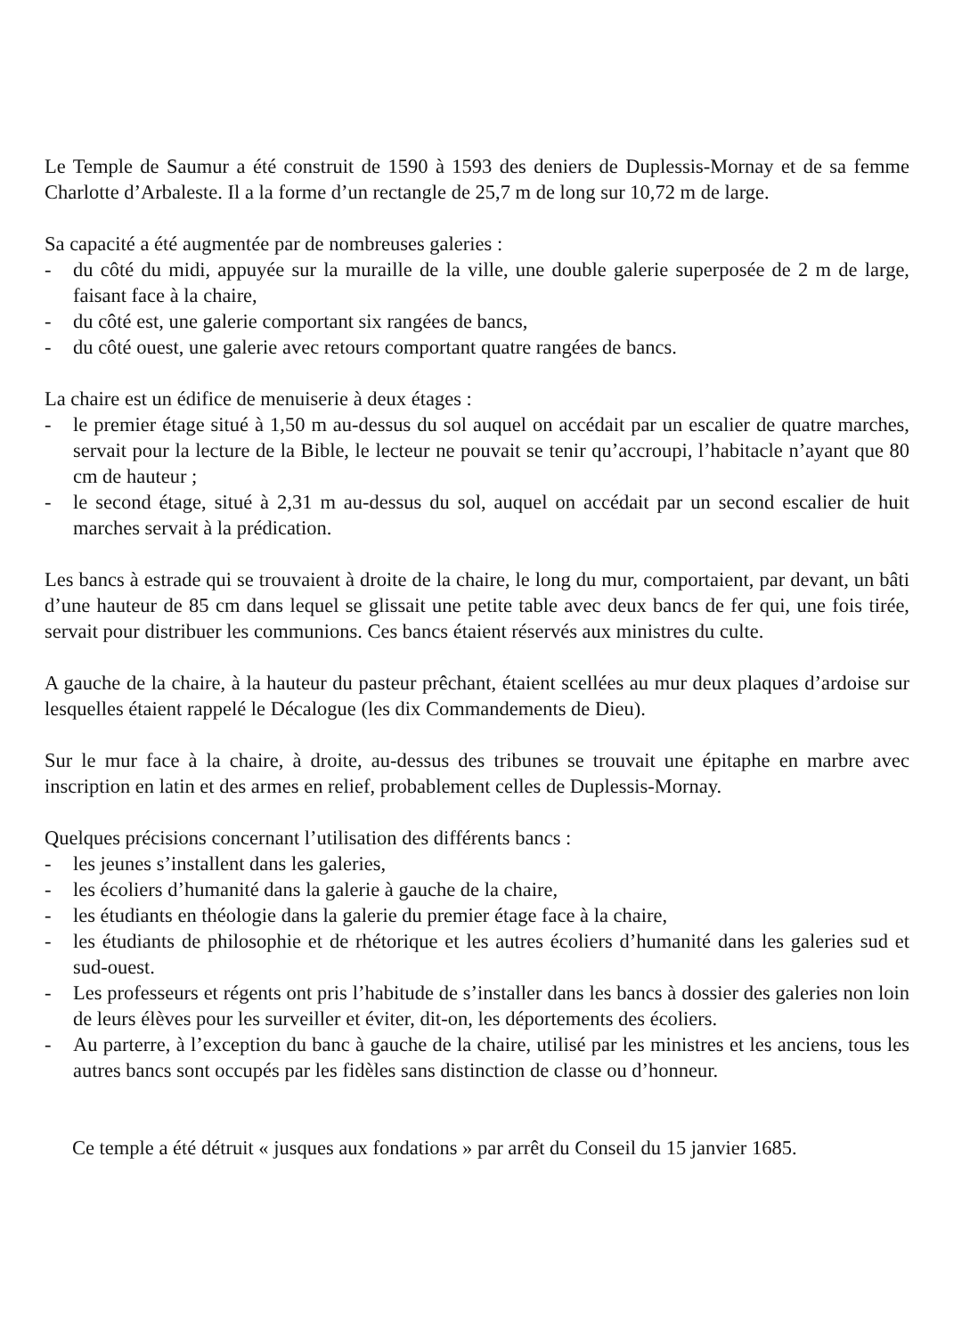Le Temple de Saumur a été construit de 1590 à 1593 des deniers de Duplessis-Mornay et de sa femme Charlotte d’Arbaleste. Il a la forme d’un rectangle de 25,7 m de long sur 10,72 m de large.
Sa capacité a été augmentée par de nombreuses galeries :
- du côté du midi, appuyée sur la muraille de la ville, une double galerie superposée de 2 m de large, faisant face à la chaire,
- du côté est, une galerie comportant six rangées de bancs,
- du côté ouest, une galerie avec retours comportant quatre rangées de bancs.
La chaire est un édifice de menuiserie à deux étages :
- le premier étage situé à 1,50 m au-dessus du sol auquel on accédait par un escalier de quatre marches, servait pour la lecture de la Bible, le lecteur ne pouvait se tenir qu’accroupi, l’habitacle n’ayant que 80 cm de hauteur ;
- le second étage, situé à 2,31 m au-dessus du sol, auquel on accédait par un second escalier de huit marches servait à la prédication.
Les bancs à estrade qui se trouvaient à droite de la chaire, le long du mur, comportaient, par devant, un bâti d’une hauteur de 85 cm dans lequel se glissait une petite table avec deux bancs de fer qui, une fois tirée, servait pour distribuer les communions. Ces bancs étaient réservés aux ministres du culte.
A gauche de la chaire, à la hauteur du pasteur prêchant, étaient scellées au mur deux plaques d’ardoise sur lesquelles étaient rappelé le Décalogue (les dix Commandements de Dieu).
Sur le mur face à la chaire, à droite, au-dessus des tribunes se trouvait une épitaphe en marbre avec inscription en latin et des armes en relief, probablement celles de Duplessis-Mornay.
Quelques précisions concernant l’utilisation des différents bancs :
- les jeunes s’installent dans les galeries,
- les écoliers d’humanité dans la galerie à gauche de la chaire,
- les étudiants en théologie dans la galerie du premier étage face à la chaire,
- les étudiants de philosophie et de rhétorique et les autres écoliers d’humanité dans les galeries sud et sud-ouest.
- Les professeurs et régents ont pris l’habitude de s’installer dans les bancs à dossier des galeries non loin de leurs élèves pour les surveiller et éviter, dit-on, les déportements des écoliers.
- Au parterre, à l’exception du banc à gauche de la chaire, utilisé par les ministres et les anciens, tous les autres bancs sont occupés par les fidèles sans distinction de classe ou d’honneur.
Ce temple a été détruit « jusques aux fondations » par arrêt du Conseil du 15 janvier 1685.